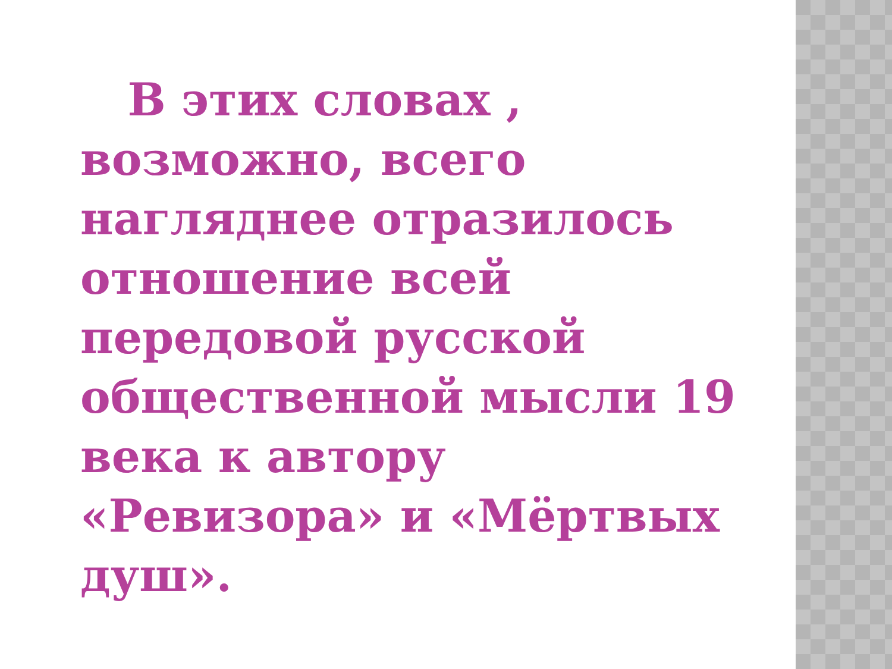В этих словах , возможно, всего нагляднее отразилось отношение всей передовой русской общественной мысли 19 века к автору «Ревизора» и «Мёртвых душ».